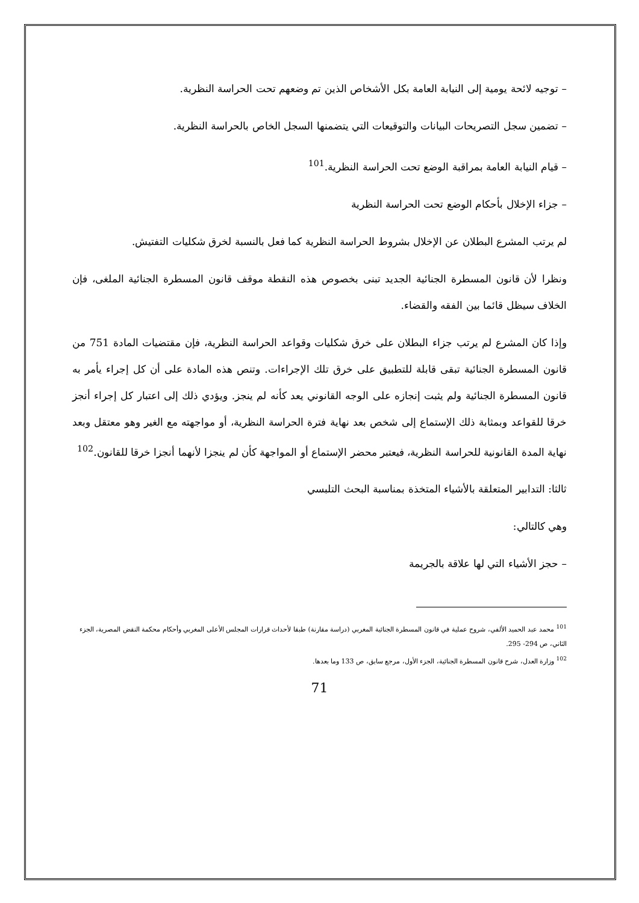– توجيه لائحة يومية إلى النيابة العامة بكل الأشخاص الذين تم وضعهم تحت الحراسة النظرية.
– تضمين سجل التصريحات البيانات والتوقيعات التي يتضمنها السجل الخاص بالحراسة النظرية.
– قيام النيابة العامة بمراقبة الوضع تحت الحراسة النظرية.<sup>101</sup>
– جزاء الإخلال بأحكام الوضع تحت الحراسة النظرية
لم يرتب المشرع البطلان عن الإخلال بشروط الحراسة النظرية كما فعل بالنسبة لخرق شكليات التفتيش.
ونظرا لأن قانون المسطرة الجنائية الجديد تبنى بخصوص هذه النقطة موقف قانون المسطرة الجنائية الملغى، فإن الخلاف سيظل قائما بين الفقه والقضاء.
وإذا كان المشرع لم يرتب جزاء البطلان على خرق شكليات وقواعد الحراسة النظرية، فإن مقتضيات المادة 751 من قانون المسطرة الجنائية تبقى قابلة للتطبيق على خرق تلك الإجراءات. وتنص هذه المادة على أن كل إجراء يأمر به قانون المسطرة الجنائية ولم يثبت إنجازه على الوجه القانوني يعد كأنه لم ينجز. ويؤدي ذلك إلى اعتبار كل إجراء أنجز خرقا للقواعد وبمثابة ذلك الإستماع إلى شخص بعد نهاية فترة الحراسة النظرية، أو مواجهته مع الغير وهو معتقل وبعد نهاية المدة القانونية للحراسة النظرية، فيعتبر محضر الإستماع أو المواجهة كأن لم ينجزا لأنهما أنجزا خرقا للقانون.<sup>102</sup>
ثالثا: التدابير المتعلقة بالأشياء المتخذة بمناسبة البحث التلبسي
وهي كالتالي:
– حجز الأشياء التي لها علاقة بالجريمة
<sup>101</sup> محمد عبد الحميد الألفي، شروح عملية في قانون المسطرة الجنائية المغربي (دراسة مقارنة) طبقا لأحداث قرارات المجلس الأعلى المغربي وأحكام محكمة النقض المصرية، الجزء الثاني، ص 294- 295.
<sup>102</sup> وزارة العدل، شرح قانون المسطرة الجنائية، الجزء الأول، مرجع سابق، ص 133 وما بعدها.
71